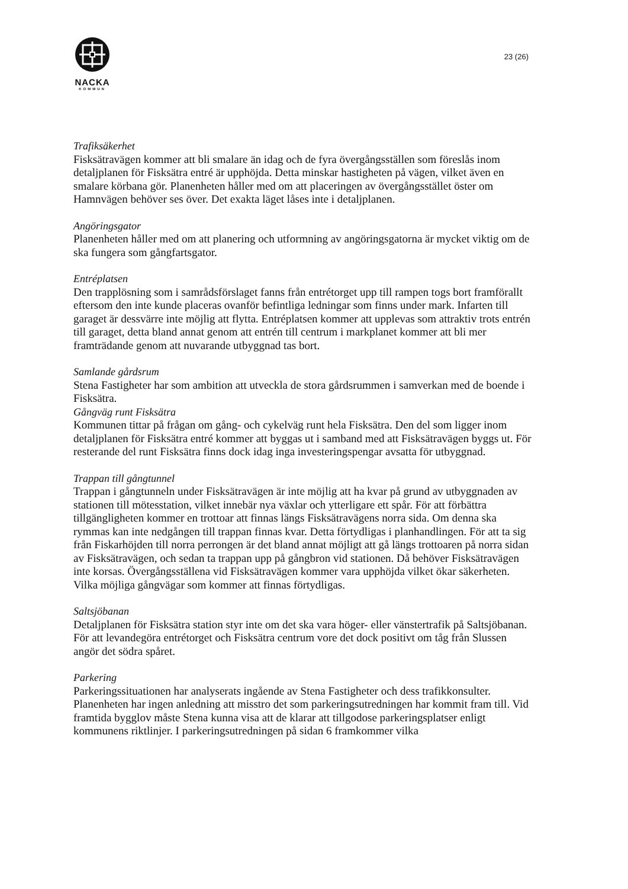NACKA
KOMMUN
23 (26)
Trafiksäkerhet
Fisksätravägen kommer att bli smalare än idag och de fyra övergångsställen som föreslås inom detaljplanen för Fisksätra entré är upphöjda. Detta minskar hastigheten på vägen, vilket även en smalare körbana gör. Planenheten håller med om att placeringen av övergångsstället öster om Hamnvägen behöver ses över. Det exakta läget låses inte i detaljplanen.
Angöringsgator
Planenheten håller med om att planering och utformning av angöringsgatorna är mycket viktig om de ska fungera som gångfartsgator.
Entréplatsen
Den trapplösning som i samrådsförslaget fanns från entrétorget upp till rampen togs bort framförallt eftersom den inte kunde placeras ovanför befintliga ledningar som finns under mark. Infarten till garaget är dessvärre inte möjlig att flytta. Entréplatsen kommer att upplevas som attraktiv trots entrén till garaget, detta bland annat genom att entrén till centrum i markplanet kommer att bli mer framträdande genom att nuvarande utbyggnad tas bort.
Samlande gårdsrum
Stena Fastigheter har som ambition att utveckla de stora gårdsrummen i samverkan med de boende i Fisksätra.
Gångväg runt Fisksätra
Kommunen tittar på frågan om gång- och cykelväg runt hela Fisksätra. Den del som ligger inom detaljplanen för Fisksätra entré kommer att byggas ut i samband med att Fisksätravägen byggs ut. För resterande del runt Fisksätra finns dock idag inga investeringspengar avsatta för utbyggnad.
Trappan till gångtunnel
Trappan i gångtunneln under Fisksätravägen är inte möjlig att ha kvar på grund av utbyggnaden av stationen till mötesstation, vilket innebär nya växlar och ytterligare ett spår. För att förbättra tillgängligheten kommer en trottoar att finnas längs Fisksätravägens norra sida. Om denna ska rymmas kan inte nedgången till trappan finnas kvar. Detta förtydligas i planhandlingen. För att ta sig från Fiskarhöjden till norra perrongen är det bland annat möjligt att gå längs trottoaren på norra sidan av Fisksätravägen, och sedan ta trappan upp på gångbron vid stationen. Då behöver Fisksätravägen inte korsas. Övergångsställena vid Fisksätravägen kommer vara upphöjda vilket ökar säkerheten. Vilka möjliga gångvägar som kommer att finnas förtydligas.
Saltsjöbanan
Detaljplanen för Fisksätra station styr inte om det ska vara höger- eller vänstertrafik på Saltsjöbanan. För att levandegöra entrétorget och Fisksätra centrum vore det dock positivt om tåg från Slussen angör det södra spåret.
Parkering
Parkeringssituationen har analyserats ingående av Stena Fastigheter och dess trafikkonsulter. Planenheten har ingen anledning att misstro det som parkeringsutredningen har kommit fram till. Vid framtida bygglov måste Stena kunna visa att de klarar att tillgodose parkeringsplatser enligt kommunens riktlinjer. I parkeringsutredningen på sidan 6 framkommer vilka